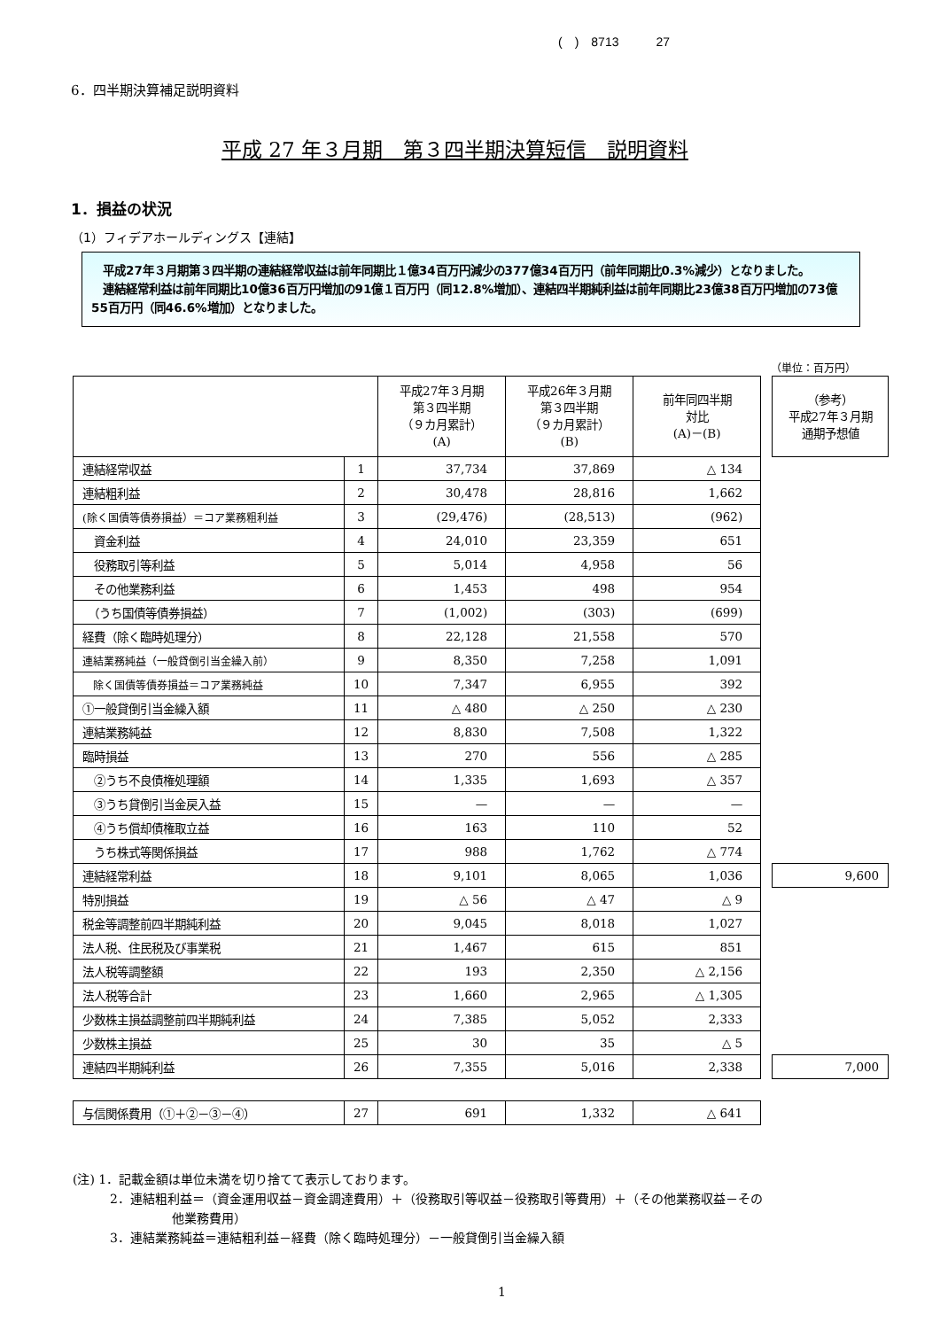(　)　8713　　　27
6．四半期決算補足説明資料
平成 27 年３月期　第３四半期決算短信　説明資料
1．損益の状況
（1）フィデアホールディングス【連結】
　平成27年３月期第３四半期の連結経常収益は前年同期比１億34百万円減少の377億34百万円（前年同期比0.3%減少）となりました。
　連結経常利益は前年同期比10億36百万円増加の91億１百万円（同12.8%増加）、連結四半期純利益は前年同期比23億38百万円増加の73億55百万円（同46.6%増加）となりました。
（単位：百万円）
| | | 平成27年３月期 第３四半期 （９カ月累計） (A) | 平成26年３月期 第３四半期 （９カ月累計） (B) | 前年同四半期 対比 (A)－(B) | | （参考） 平成27年３月期 通期予想値 |
| 連結経常収益 | 1 | 37,734 | 37,869 | △ 134 | | |
| 連結粗利益 | 2 | 30,478 | 28,816 | 1,662 | | |
| (除く国債等債券損益）＝コア業務粗利益 | 3 | (29,476) | (28,513) | (962) | | |
| 資金利益 | 4 | 24,010 | 23,359 | 651 | | |
| 役務取引等利益 | 5 | 5,014 | 4,958 | 56 | | |
| その他業務利益 | 6 | 1,453 | 498 | 954 | | |
| （うち国債等債券損益） | 7 | (1,002) | (303) | (699) | | |
| 経費（除く臨時処理分） | 8 | 22,128 | 21,558 | 570 | | |
| 連結業務純益（一般貸倒引当金繰入前） | 9 | 8,350 | 7,258 | 1,091 | | |
| 除く国債等債券損益＝コア業務純益 | 10 | 7,347 | 6,955 | 392 | | |
| ①一般貸倒引当金繰入額 | 11 | △ 480 | △ 250 | △ 230 | | |
| 連結業務純益 | 12 | 8,830 | 7,508 | 1,322 | | |
| 臨時損益 | 13 | 270 | 556 | △ 285 | | |
| ②うち不良債権処理額 | 14 | 1,335 | 1,693 | △ 357 | | |
| ③うち貸倒引当金戻入益 | 15 | — | — | — | | |
| ④うち償却債権取立益 | 16 | 163 | 110 | 52 | | |
| うち株式等関係損益 | 17 | 988 | 1,762 | △ 774 | | |
| 連結経常利益 | 18 | 9,101 | 8,065 | 1,036 | | 9,600 |
| 特別損益 | 19 | △ 56 | △ 47 | △ 9 | | |
| 税金等調整前四半期純利益 | 20 | 9,045 | 8,018 | 1,027 | | |
| 法人税、住民税及び事業税 | 21 | 1,467 | 615 | 851 | | |
| 法人税等調整額 | 22 | 193 | 2,350 | △ 2,156 | | |
| 法人税等合計 | 23 | 1,660 | 2,965 | △ 1,305 | | |
| 少数株主損益調整前四半期純利益 | 24 | 7,385 | 5,052 | 2,333 | | |
| 少数株主損益 | 25 | 30 | 35 | △ 5 | | |
| 連結四半期純利益 | 26 | 7,355 | 5,016 | 2,338 | | 7,000 |
| 与信関係費用（①＋②－③－④） | 27 | 691 | 1,332 | △ 641 | | |
(注) 1．記載金額は単位未満を切り捨てて表示しております。
　　　2．連結粗利益＝（資金運用収益－資金調達費用）＋（役務取引等収益－役務取引等費用）＋（その他業務収益－その
　　　　　　　　他業務費用）
　　　3．連結業務純益＝連結粗利益－経費（除く臨時処理分）－一般貸倒引当金繰入額
1